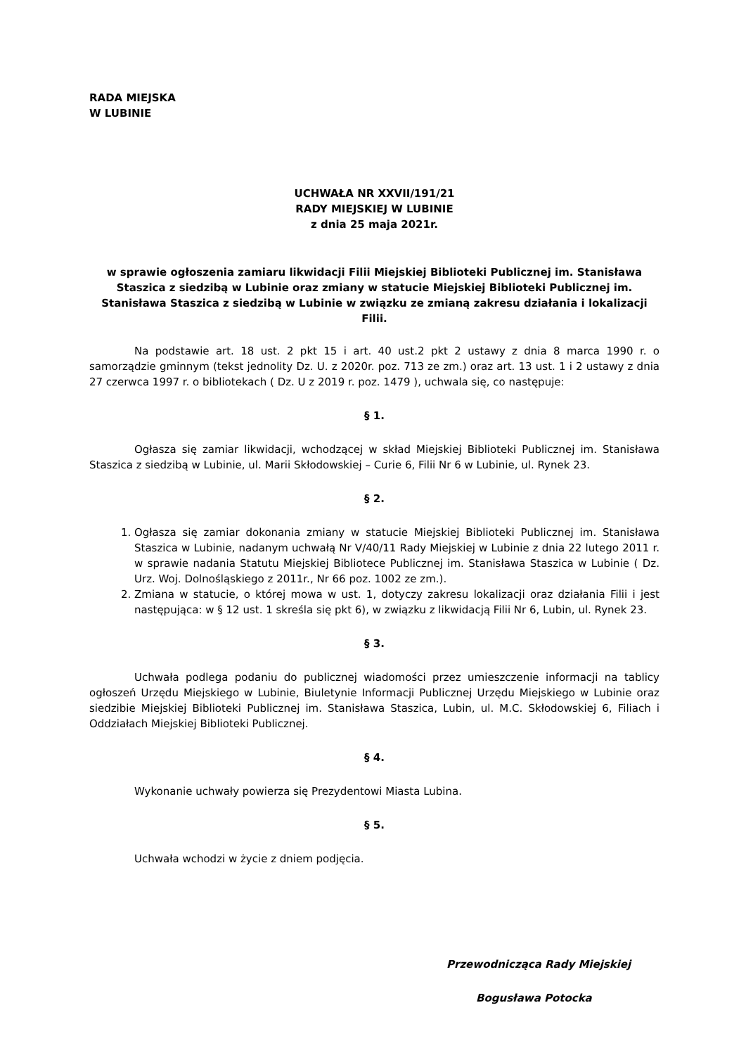RADA MIEJSKA
W LUBINIE
UCHWAŁA NR XXVII/191/21
RADY MIEJSKIEJ W LUBINIE
z dnia 25 maja 2021r.
w sprawie ogłoszenia zamiaru likwidacji Filii Miejskiej Biblioteki Publicznej im. Stanisława Staszica z siedzibą w Lubinie oraz zmiany w statucie Miejskiej Biblioteki Publicznej im. Stanisława Staszica z siedzibą w Lubinie w związku ze zmianą zakresu działania i lokalizacji Filii.
Na podstawie art. 18 ust. 2 pkt 15 i art. 40 ust.2 pkt 2 ustawy z dnia 8 marca 1990 r. o samorządzie gminnym (tekst jednolity Dz. U. z 2020r. poz. 713 ze zm.) oraz art. 13 ust. 1 i 2 ustawy z dnia 27 czerwca 1997 r. o bibliotekach ( Dz. U z 2019 r. poz. 1479 ), uchwala się, co następuje:
§ 1.
Ogłasza się zamiar likwidacji, wchodzącej w skład Miejskiej Biblioteki Publicznej im. Stanisława Staszica z siedzibą w Lubinie, ul. Marii Skłodowskiej – Curie 6, Filii Nr 6 w Lubinie, ul. Rynek 23.
§ 2.
1. Ogłasza się zamiar dokonania zmiany w statucie Miejskiej Biblioteki Publicznej im. Stanisława Staszica w Lubinie, nadanym uchwałą Nr V/40/11 Rady Miejskiej w Lubinie z dnia 22 lutego 2011 r. w sprawie nadania Statutu Miejskiej Bibliotece Publicznej im. Stanisława Staszica w Lubinie ( Dz. Urz. Woj. Dolnośląskiego z 2011r., Nr 66 poz. 1002 ze zm.).
2. Zmiana w statucie, o której mowa w ust. 1, dotyczy zakresu lokalizacji oraz działania Filii i jest następująca: w § 12 ust. 1 skreśla się pkt 6), w związku z likwidacją Filii Nr 6, Lubin, ul. Rynek 23.
§ 3.
Uchwała podlega podaniu do publicznej wiadomości przez umieszczenie informacji na tablicy ogłoszeń Urzędu Miejskiego w Lubinie, Biuletynie Informacji Publicznej Urzędu Miejskiego w Lubinie oraz siedzibie Miejskiej Biblioteki Publicznej im. Stanisława Staszica, Lubin, ul. M.C. Skłodowskiej 6, Filiach i Oddziałach Miejskiej Biblioteki Publicznej.
§ 4.
Wykonanie uchwały powierza się Prezydentowi Miasta Lubina.
§ 5.
Uchwała wchodzi w życie z dniem podjęcia.
Przewodnicząca Rady Miejskiej
Bogusława Potocka